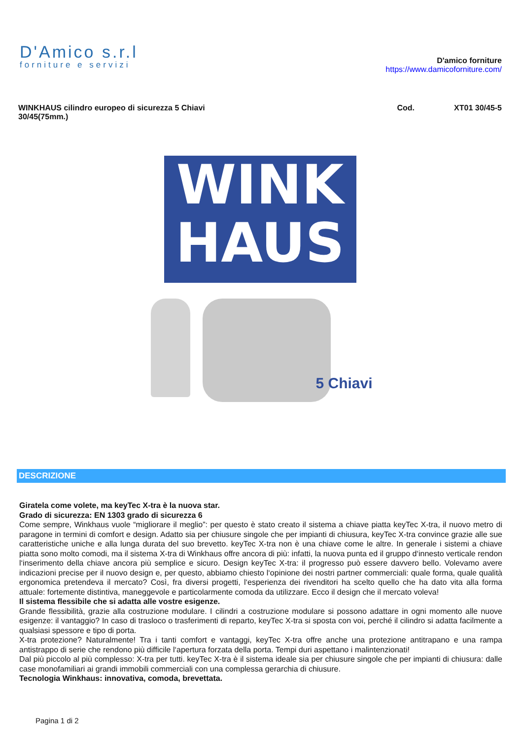D'Amico s.r.l
forniture e servizi
D'amico forniture
https://www.damicoforniture.com/
WINKHAUS cilindro europeo di sicurezza 5 Chiavi
30/45(75mm.)
Cod. XT01 30/45-5
WINK
HAUS
5 Chiavi
DESCRIZIONE
Giratela come volete, ma keyTec X-tra è la nuova star.
Grado di sicurezza: EN 1303 grado di sicurezza 6
Come sempre, Winkhaus vuole “migliorare il meglio”: per questo è stato creato il sistema a chiave piatta keyTec X-tra, il nuovo metro di paragone in termini di comfort e design. Adatto sia per chiusure singole che per impianti di chiusura, keyTec X-tra convince grazie alle sue caratteristiche uniche e alla lunga durata del suo brevetto. keyTec X-tra non è una chiave come le altre. In generale i sistemi a chiave piatta sono molto comodi, ma il sistema X-tra di Winkhaus offre ancora di più: infatti, la nuova punta ed il gruppo d‘innesto verticale rendon l‘inserimento della chiave ancora più semplice e sicuro. Design keyTec X-tra: il progresso può essere davvero bello. Volevamo avere indicazioni precise per il nuovo design e, per questo, abbiamo chiesto l‘opinione dei nostri partner commerciali: quale forma, quale qualità ergonomica pretendeva il mercato? Così, fra diversi progetti, l‘esperienza dei rivenditori ha scelto quello che ha dato vita alla forma attuale: fortemente distintiva, maneggevole e particolarmente comoda da utilizzare. Ecco il design che il mercato voleva!
Il sistema flessibile che si adatta alle vostre esigenze.
Grande flessibilità, grazie alla costruzione modulare. I cilindri a costruzione modulare si possono adattare in ogni momento alle nuove esigenze: il vantaggio? In caso di trasloco o trasferimenti di reparto, keyTec X-tra si sposta con voi, perché il cilindro si adatta facilmente a qualsiasi spessore e tipo di porta.
X-tra protezione? Naturalmente! Tra i tanti comfort e vantaggi, keyTec X-tra offre anche una protezione antitrapano e una rampa antistrappo di serie che rendono più difficile l‘apertura forzata della porta. Tempi duri aspettano i malintenzionati!
Dal più piccolo al più complesso: X-tra per tutti. keyTec X-tra è il sistema ideale sia per chiusure singole che per impianti di chiusura: dalle case monofamiliari ai grandi immobili commerciali con una complessa gerarchia di chiusure.
Tecnologia Winkhaus: innovativa, comoda, brevettata.
Pagina 1 di 2